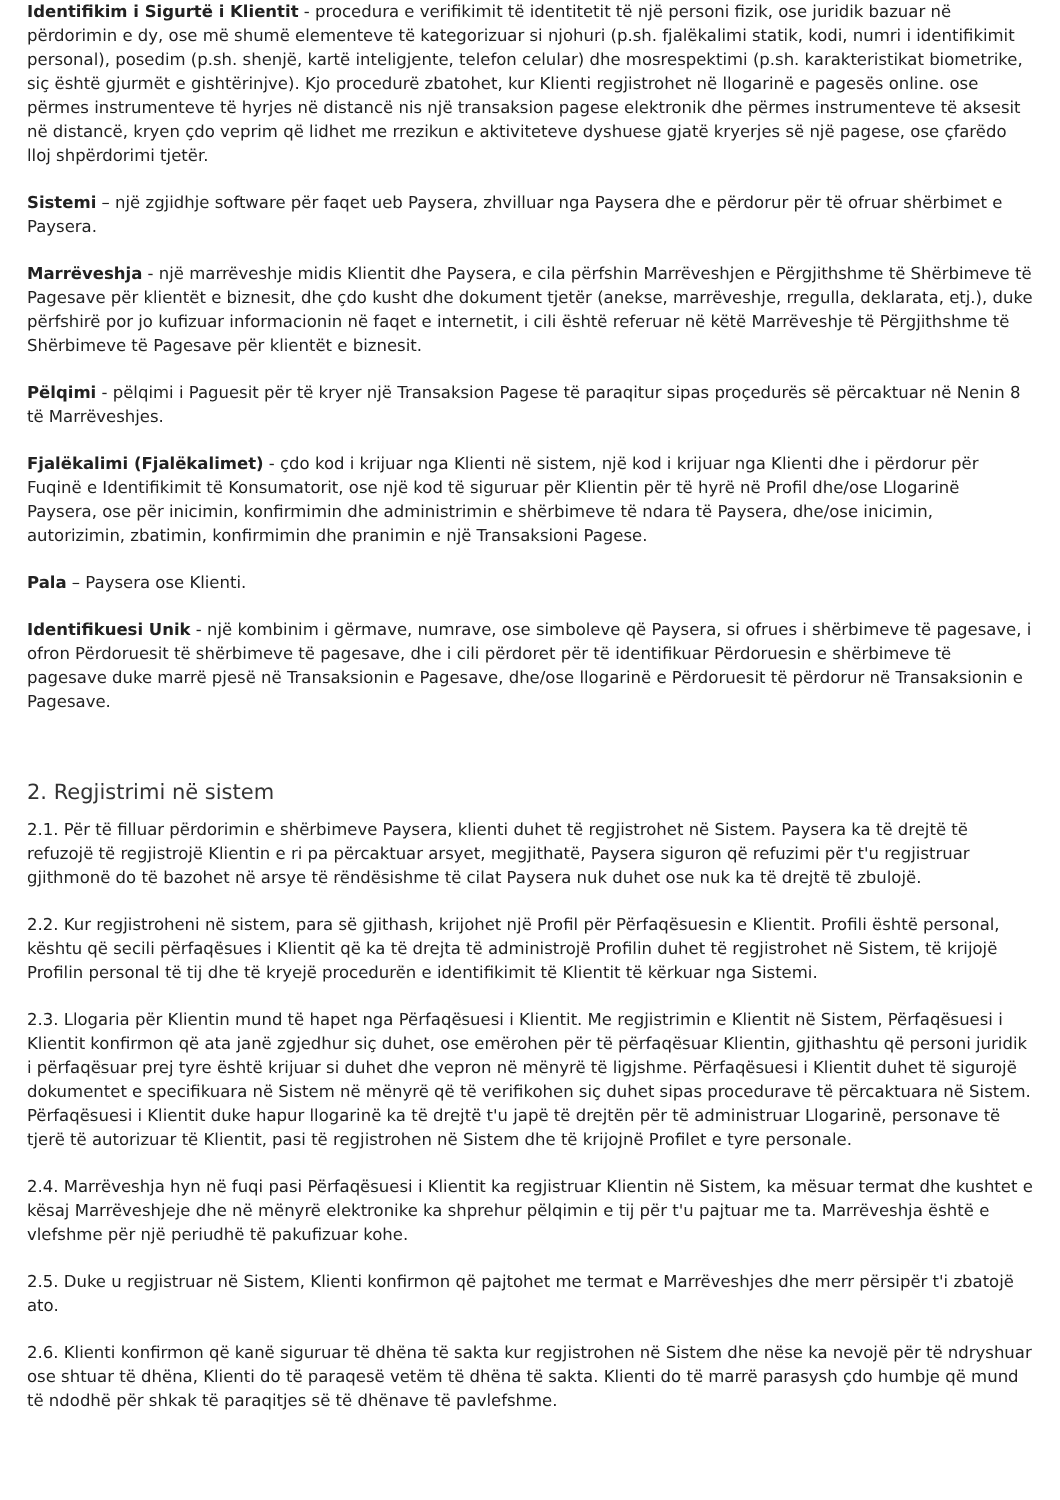Identifikim i Sigurtë i Klientit - procedura e verifikimit të identitetit të një personi fizik, ose juridik bazuar në përdorimin e dy, ose më shumë elementeve të kategorizuar si njohuri (p.sh. fjalëkalimi statik, kodi, numri i identifikimit personal), posedim (p.sh. shenjë, kartë inteligjente, telefon celular) dhe mosrespektimi (p.sh. karakteristikat biometrike, siç është gjurmët e gishtërinjve). Kjo procedurë zbatohet, kur Klienti regjistrohet në llogarinë e pagesës online. ose përmes instrumenteve të hyrjes në distancë nis një transaksion pagese elektronik dhe përmes instrumenteve të aksesit në distancë, kryen çdo veprim që lidhet me rrezikun e aktiviteteve dyshuese gjatë kryerjes së një pagese, ose çfarëdo lloj shpërdorimi tjetër.
Sistemi – një zgjidhje software për faqet ueb Paysera, zhvilluar nga Paysera dhe e përdorur për të ofruar shërbimet e Paysera.
Marrëveshja - një marrëveshje midis Klientit dhe Paysera, e cila përfshin Marrëveshjen e Përgjithshme të Shërbimeve të Pagesave për klientët e biznesit, dhe çdo kusht dhe dokument tjetër (anekse, marrëveshje, rregulla, deklarata, etj.), duke përfshirë por jo kufizuar informacionin në faqet e internetit, i cili është referuar në këtë Marrëveshje të Përgjithshme të Shërbimeve të Pagesave për klientët e biznesit.
Pëlqimi - pëlqimi i Paguesit për të kryer një Transaksion Pagese të paraqitur sipas proçedurës së përcaktuar në Nenin 8 të Marrëveshjes.
Fjalëkalimi (Fjalëkalimet) - çdo kod i krijuar nga Klienti në sistem, një kod i krijuar nga Klienti dhe i përdorur për Fuqinë e Identifikimit të Konsumatorit, ose një kod të siguruar për Klientin për të hyrë në Profil dhe/ose Llogarinë Paysera, ose për inicimin, konfirmimin dhe administrimin e shërbimeve të ndara të Paysera, dhe/ose inicimin, autorizimin, zbatimin, konfirmimin dhe pranimin e një Transaksioni Pagese.
Pala – Paysera ose Klienti.
Identifikuesi Unik - një kombinim i gërmave, numrave, ose simboleve që Paysera, si ofrues i shërbimeve të pagesave, i ofron Përdoruesit të shërbimeve të pagesave, dhe i cili përdoret për të identifikuar Përdoruesin e shërbimeve të pagesave duke marrë pjesë në Transaksionin e Pagesave, dhe/ose llogarinë e Përdoruesit të përdorur në Transaksionin e Pagesave.
2. Regjistrimi në sistem
2.1. Për të filluar përdorimin e shërbimeve Paysera, klienti duhet të regjistrohet në Sistem. Paysera ka të drejtë të refuzojë të regjistrojë Klientin e ri pa përcaktuar arsyet, megjithatë, Paysera siguron që refuzimi për t'u regjistruar gjithmonë do të bazohet në arsye të rëndësishme të cilat Paysera nuk duhet ose nuk ka të drejtë të zbulojë.
2.2. Kur regjistroheni në sistem, para së gjithash, krijohet një Profil për Përfaqësuesin e Klientit. Profili është personal, kështu që secili përfaqësues i Klientit që ka të drejta të administrojë Profilin duhet të regjistrohet në Sistem, të krijojë Profilin personal të tij dhe të kryejë procedurën e identifikimit të Klientit të kërkuar nga Sistemi.
2.3. Llogaria për Klientin mund të hapet nga Përfaqësuesi i Klientit. Me regjistrimin e Klientit në Sistem, Përfaqësuesi i Klientit konfirmon që ata janë zgjedhur siç duhet, ose emërohen për të përfaqësuar Klientin, gjithashtu që personi juridik i përfaqësuar prej tyre është krijuar si duhet dhe vepron në mënyrë të ligjshme. Përfaqësuesi i Klientit duhet të sigurojë dokumentet e specifikuara në Sistem në mënyrë që të verifikohen siç duhet sipas procedurave të përcaktuara në Sistem. Përfaqësuesi i Klientit duke hapur llogarinë ka të drejtë t'u japë të drejtën për të administruar Llogarinë, personave të tjerë të autorizuar të Klientit, pasi të regjistrohen në Sistem dhe të krijojnë Profilet e tyre personale.
2.4. Marrëveshja hyn në fuqi pasi Përfaqësuesi i Klientit ka regjistruar Klientin në Sistem, ka mësuar termat dhe kushtet e kësaj Marrëveshjeje dhe në mënyrë elektronike ka shprehur pëlqimin e tij për t'u pajtuar me ta. Marrëveshja është e vlefshme për një periudhë të pakufizuar kohe.
2.5. Duke u regjistruar në Sistem, Klienti konfirmon që pajtohet me termat e Marrëveshjes dhe merr përsipër t'i zbatojë ato.
2.6. Klienti konfirmon që kanë siguruar të dhëna të sakta kur regjistrohen në Sistem dhe nëse ka nevojë për të ndryshuar ose shtuar të dhëna, Klienti do të paraqesë vetëm të dhëna të sakta. Klienti do të marrë parasysh çdo humbje që mund të ndodhë për shkak të paraqitjes së të dhënave të pavlefshme.